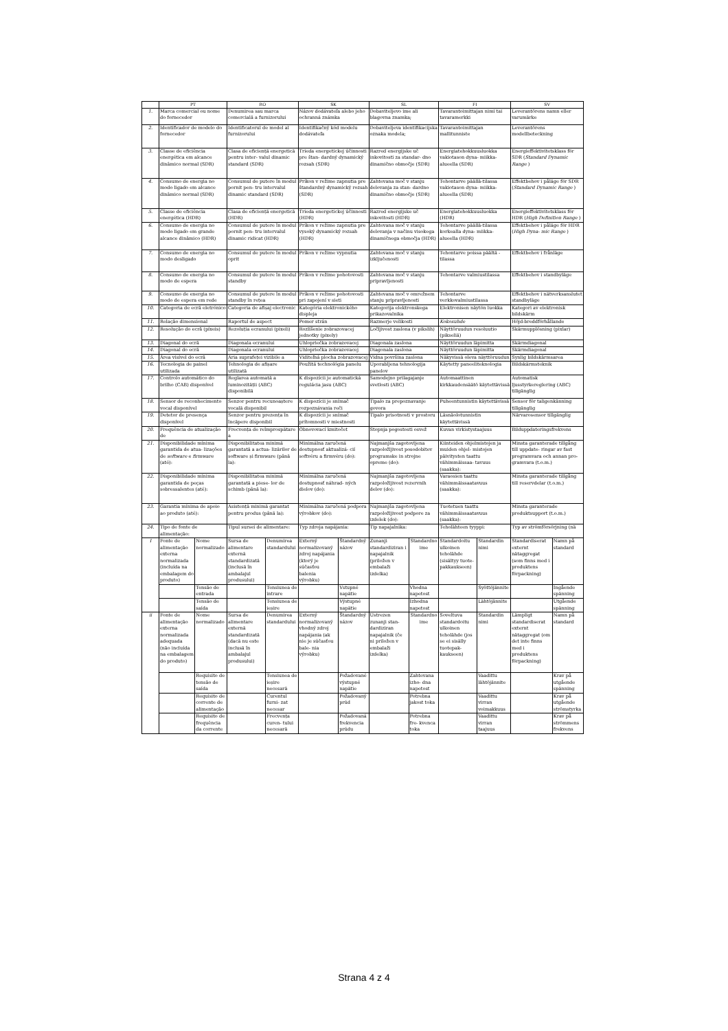| | PT | | RO | | SK | | SL | | FI | | SV | |
| --- | --- | --- | --- | --- | --- | --- | --- | --- | --- | --- | --- | --- |
| 1. | Marca comercial ou nome do fornecedor | | Denumirea sau marca comercială a furnizorului | | Názov dodávateľa alebo jeho ochranná známka | | Dobaviteljevo ime ali blagovna znamka; | | Tavarantoimittajan nimi tai tavaramerkki | | Leverantörens namn eller varumärke | |
| 2. | Identificador de modelo do fornecedor | | Identificatorul de model al furnizorului | | Identifikačný kód modelu dodávateľa | | Dobaviteljeva identifikacijska oznaka modela; | | Tavarantoimittajan mallitunniste | | Leverantörens modellbeteckning | |
| 3. | Classe de eficiência energética em alcance dinâmico normal (SDR) | | Clasa de eficiență energetică pentru inter- valul dinamic standard (SDR) | | Trieda energetickej účinnosti pre štan- dardný dynamický rozsah (SDR) | | Razred energijske uč inkovitosti za standar- dno dinamično območje (SDR) | | Energiatehokkuusluokka vakiotason dyna- miikka-alueella (SDR) | | Energieffektivitetsklass för SDR ( Standard Dynamic Range ) | |
| 4. | Consumo de energia no modo ligado em alcance dinâmico normal (SDR) | | Consumul de putere în modul pornit pen- tru intervalul dinamic standard (SDR) | | Príkon v režime zapnutia pre štandardný dynamický rozsah (SDR) | | Zahtevana moč v stanju delovanja za stan- dardno dinamično območje (SDR) | | Tehontarve päällä-tilassa vakiotason dyna- miikka-alueella (SDR) | | Effektbehov i påläge för SDR ( Standard Dynamic Range ) | |
| 5. | Classe de eficiência energética (HDR) | | Clasa de eficiență energetică (HDR) | | Trieda energetickej účinnosti (HDR) | | Razred energijske uč inkovitosti (HDR) | | Energiatehokkuusluokka (HDR) | | Energieffektivitetsklass för HDR ( High Definition Range ) | |
| 6. | Consumo de energia no modo ligado em grande alcance dinâmico (HDR) | | Consumul de putere în modul pornit pen- tru intervalul dinamic ridicat (HDR) | | Príkon v režime zapnutia pre vysoký dynamický rozsah (HDR) | | Zahtevana moč v stanju delovanja v načinu visokega dinamičnega območja (HDR) | | Tehontarve päällä-tilassa korkealla dyna- miikka-alueella (HDR) | | Effektbehov i påläge för HDR ( High Dyna- mic Range ) | |
| 7. | Consumo de energia no modo desligado | | Consumul de putere în modul oprit | | Príkon v režime vypnutia | | Zahtevana moč v stanju izključenosti | | Tehontarve poissa päältä -tilassa | | Effektbehov i frånläge | |
| 8. | Consumo de energia no modo de espera | | Consumul de putere în modul standby | | Príkon v režime pohotovosti | | Zahtevana moč v stanju pripravljenosti | | Tehontarve valmiustilassa | | Effektbehov i standbyläge | |
| 9. | Consumo de energia no modo de espera em rede | | Consumul de putere în modul standby în rețea | | Príkon v režime pohotovosti pri zapojení v sieti | | Zahtevana moč v omrežnem stanju pripravljenosti | | Tehontarve verkkovalmiustilassa | | Effektbehov i nätverksanslutet standbyläge | |
| 10. | Categoria de ecrã eletrónico | | Categoria de afișaj electronic | | Kategória elektronického displeja | | Kategorija elektronskega prikazovalnika | | Elektronisen näytön luokka | | Kategori av elektronisk bildskärm | |
| 11. | Relação dimensional | | Raportul de aspect | | Pomer strán | | Razmerje velikosti | | Kokosuhde | | Höjd-breddförhållande | |
| 12. | Resolução do ecrã (píxeis) | | Rezoluția ecranului (pixeli) | | Rozlíšenie zobrazovacej jednotky (pixely) | | Ločljivost zaslona (v pikslih) | | Näyttöruudun resoluutio (pikseliä) | | Skärmupplösning (pixlar) | |
| 13. | Diagonal do ecrã | | Diagonala ecranului | | Uhlopriečka zobrazovacej | | Diagonala zaslona | | Näyttöruudun läpimitta | | Skärmdiagonal | |
| 14. | Diagonal do ecrã | | Diagonala ecranului | | Uhlopriečka zobrazovacej | | Diagonala zaslona | | Näyttöruudun läpimitta | | Skärmdiagonal | |
| 15. | Área visível do ecrã | | Aria suprafeței vizibile a | | Viditeľná plocha zobrazovacej | | Vidna površina zaslona | | Näkyvissä oleva näyttöruudun | | Synlig bildskärmsarea | |
| 16. | Tecnologia de painel utilizada | | Tehnologia de afișare utilizată | | Použitá technológia panelu | | Uporabljena tehnologija panelov | | Käytetty paneeliteknologia | | Bildskärmsteknik | |
| 17. | Controlo automático do brilho (CAB) disponível | | Reglarea automată a luminozității (ABC) disponibilă | | K dispozícii je automatická regulácia jasu (ABC) | | Samodejno prilagajanje svetlosti (ABC) | | Automaattinen kirkkaudensäätö käytettävissä | | Automatisk ljusstyrkereglering (ABC) tillgänglig | |
| 18. | Sensor de reconhecimento vocal disponível | | Senzor pentru recunoaștere vocală disponibil | | K dispozícii je snímač rozpoznávania reči | | Tipalo za prepoznavanje govora | | Puheentunnistin käytettävissä | | Sensor för taligenkänning tillgänglig | |
| 19. | Detetor de presença disponível | | Senzor pentru prezența în încăpere disponibil | | K dispozícii je snímač prítomnosti v miestnosti | | Tipalo prisotnosti v prostoru | | Läsnäolotunnistin käytettävissä | | Närvarosensor tillgänglig | |
| 20. | Frequência de atualização de | | Frecvența de reîmprospătare a | | Obnovovací kmitočet | | Stopnja pogostosti osvež | | Kuvan virkistystaajuus | | Bilduppdateringsfrekvens | |
| 21. | Disponibilidade mínima garantida de atua- lizações de software e firmware (até): | | Disponibilitatea minimă garantată a actua- lizărilor de software și firmware (până la): | | Minimálna zaručená dostupnosť aktualizá- cií softvéru a firmvéru (do): | | Najmanjša zagotovljena razpoložljivost posodobitev programske in strojne opreme (do): | | Kiinteiden ohjelmistojen ja muiden ohjel- mistojen päivitysten taattu vähimmäissaa- tavuus (saakka): | | Minsta garanterade tillgång till uppdate- ringar av fast programvara och annan pro- gramvara (t.o.m.) | |
| 22. | Disponibilidade mínima garantida de peças sobressalentes (até): | | Disponibilitatea minimă garantată a piese- lor de schimb (până la): | | Minimálna zaručená dostupnosť náhrad- ných dielov (do): | | Najmanjša zagotovljena razpoložljivost rezervnih delov (do): | | Varaosien taattu vähimmäissaatavuus (saakka): | | Minsta garanterade tillgång till reservdelar (t.o.m.) | |
| 23. | Garantia mínima de apoio ao produto (até): | | Asistență minimă garantat pentru produs (până la): | | Minimálna zaručená podpora výrobkov (do): | | Najmanjša zagotovljena razpoložljivost podpore za izdelek (do): | | Tuotetuen taattu vähimmäissaatavuus (saakka): | | Minsta garanterade produktsupport (t.o.m.) | |
| 24. | Tipo de fonte de alimentação: | | Tipul sursei de alimentare: | | Typ zdroja napájania: | | Tip napajalnika: | | Teholähteen tyyppi: | | Typ av strömförsörjning (nä | |
| I | Fonte de alimentação externa normalizada (incluída na embalagem do produto) | Nome normalizado | Sursa de alimentare externă standardizată (inclusă în ambalajul produsului) | Denumirea standardului | Externý normalizovaný zdroj napájania (ktorý je súčasťou balenia výrobku) | Štandardný názov | Zunanji standardiziran i napajalnik (priložen v embalaži izdelka) | Standardno ime | Standardoitu ulkoinen teholähde (sisältyy tuote- pakkaukseen) | Standardin nimi | Standardiserat externt nätaggregat (som finns med i produktens förpackning) | Namn på standard |
| | | Tensão de entrada | | Tensiunea de intrare | | Vstupné napätie | | Vhodna napetost | | Syöttöjännite | | Ingående spänning |
| | | Tensão de saída | | Tensiunea de ieșire | | Výstupné napätie | | Izhodna napetost | | Lähtöjännite | | Utgående spänning |
| ii | Fonte de alimentação externa normalizada adequada (não incluída na embalagem do produto) | Nome normalizado | Sursa de alimentare externă standardizată (dacă nu este inclusă în ambalajul produsului) | Denumirea standardului | Externý normalizovaný vhodný zdroj napájania (ak nie je súčasťou bale- nia výrobku) | Štandardný názov | Ustrezen zunanji stan- dardiziran napajalnik (če ni priložen v embalaži izdelka) | Standardno ime | Soveltuva standardoitu ulkoinen teholähde (jos se ei sisälly tuotepak- kaukseen) | Standardin nimi | Lämpligt standardiserat externt nätaggregat (om det inte finns med i produktens förpackning) | Namn på standard |
| | | Requisito de tensão de saída | | Tensiunea de ieșire necesară | | Požadované výstupné napätie | | Zahtevana izho- dna napetost | | Vaadittu lähtöjännite | | Krav på utgående spänning |
| | | Requisito de corrente de alimentação | | Curentul furni- zat necesar | | Požadovaný prúd | | Potrebna jakost toka | | Vaadittu virran voimakkuus | | Krav på utgående strömstyrka |
| | | Requisito de frequência da corrente | | Frecvența curen- tului necesară | | Požadovaná frekvencia prúdu | | Potrebna fre- kvenca toka | | Vaadittu virran taajuus | | Krav på strömmens frekvens |
Strana 4 z 4